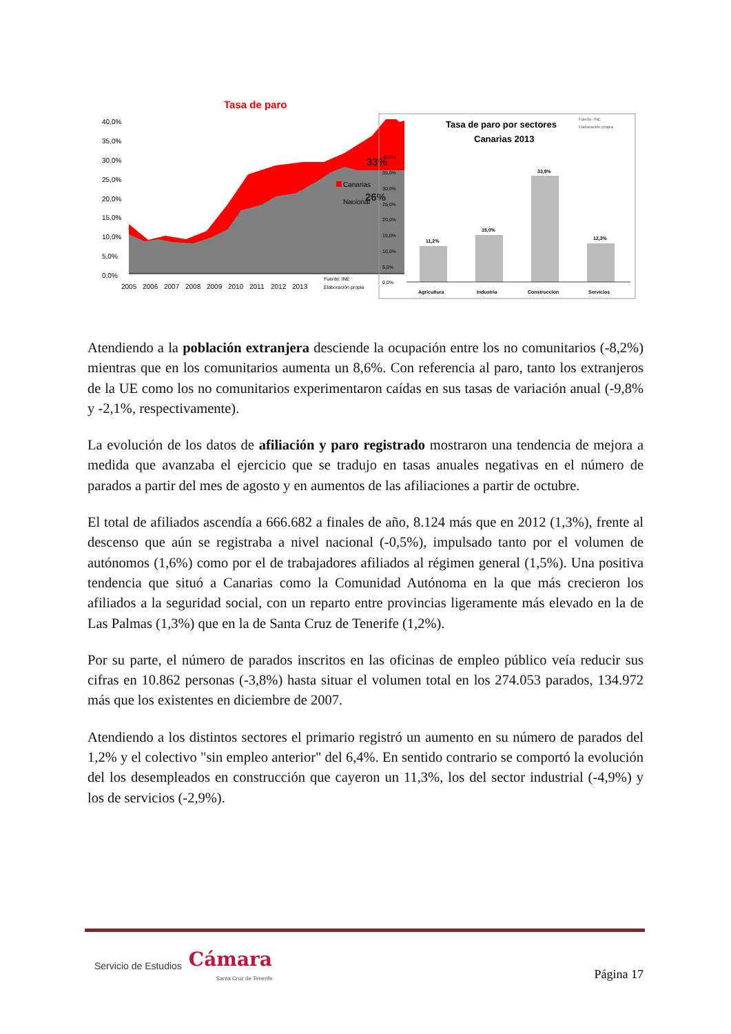Tasa de paro
40,0%
35,0%
30,0%
25,0%
20,0%
15,0%
10,0%
5,0%
0,0%
33%
26%
2005
2006
2007
2008
2009
2010
2011
2012
2013
Canarias
Nacional
Fuente: INE
Elaboración propia
Tasa de paro por sectores
Canarias 2013
Fuente: INE
Elaboración propia
40,0%
35,0%
30,0%
25,0%
20,0%
15,0%
10,0%
5,0%
0,0%
11,2%
15,0%
33,9%
12,3%
Agricultura
Industria
Construccion
Servicios
Atendiendo a la población extranjera desciende la ocupación entre los no comunitarios (-8,2%) mientras que en los comunitarios aumenta un 8,6%. Con referencia al paro, tanto los extranjeros de la UE como los no comunitarios experimentaron caídas en sus tasas de variación anual (-9,8% y -2,1%, respectivamente).
La evolución de los datos de afiliación y paro registrado mostraron una tendencia de mejora a medida que avanzaba el ejercicio que se tradujo en tasas anuales negativas en el número de parados a partir del mes de agosto y en aumentos de las afiliaciones a partir de octubre.
El total de afiliados ascendía a 666.682 a finales de año, 8.124 más que en 2012 (1,3%), frente al descenso que aún se registraba a nivel nacional (-0,5%), impulsado tanto por el volumen de autónomos (1,6%) como por el de trabajadores afiliados al régimen general (1,5%). Una positiva tendencia que situó a Canarias como la Comunidad Autónoma en la que más crecieron los afiliados a la seguridad social, con un reparto entre provincias ligeramente más elevado en la de Las Palmas (1,3%) que en la de Santa Cruz de Tenerife (1,2%).
Por su parte, el número de parados inscritos en las oficinas de empleo público veía reducir sus cifras en 10.862 personas (-3,8%) hasta situar el volumen total en los 274.053 parados, 134.972 más que los existentes en diciembre de 2007.
Atendiendo a los distintos sectores el primario registró un aumento en su número de parados del 1,2% y el colectivo "sin empleo anterior" del 6,4%. En sentido contrario se comportó la evolución del los desempleados en construcción que cayeron un 11,3%, los del sector industrial (-4,9%) y los de servicios (-2,9%).
Servicio de Estudios Cámara
Santa Cruz de Tenerife
Página 17